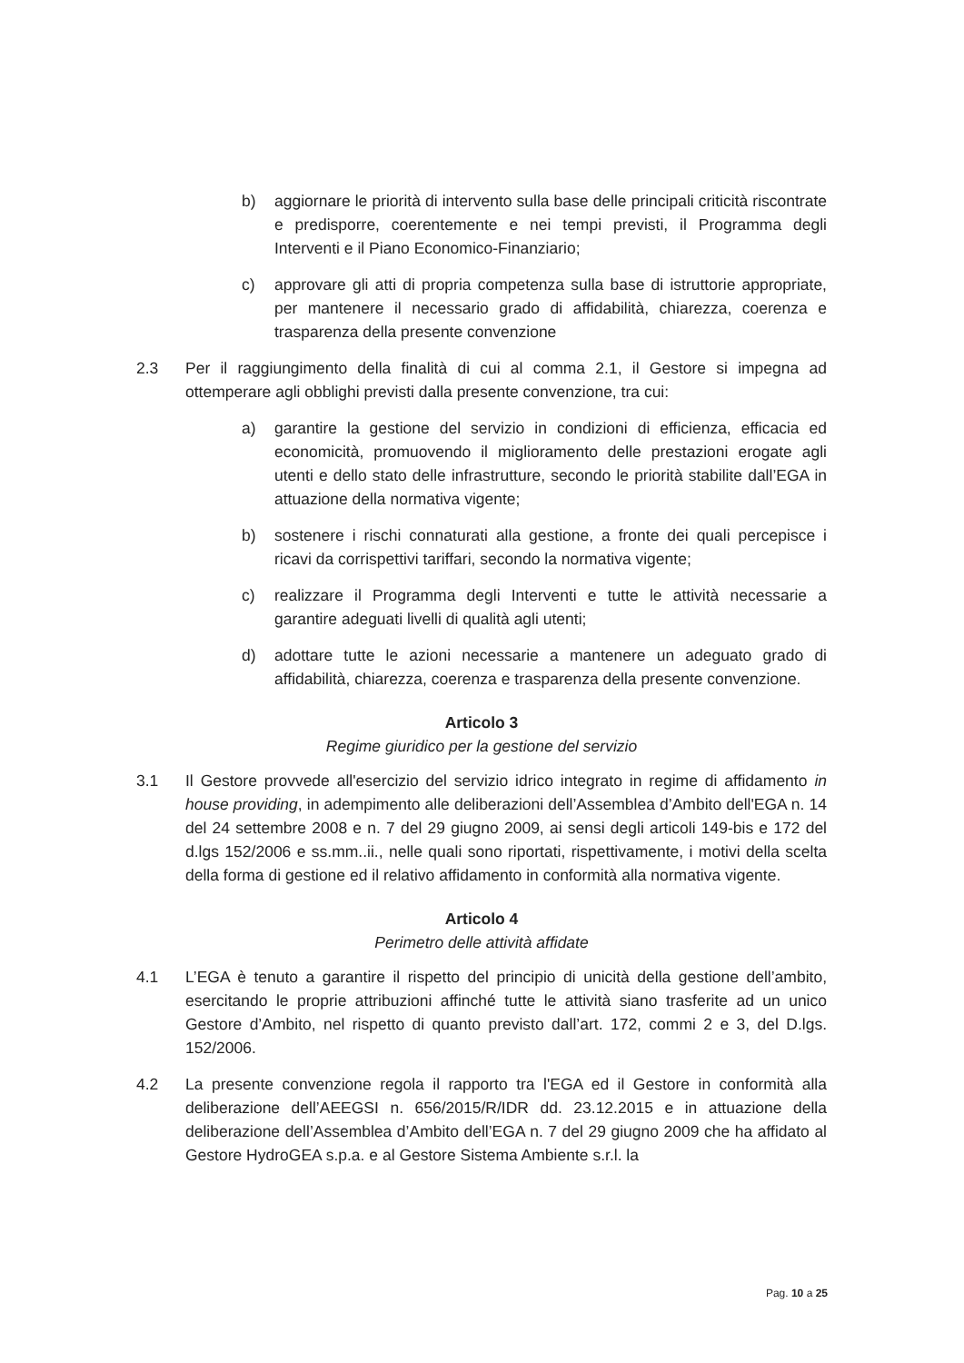b) aggiornare le priorità di intervento sulla base delle principali criticità riscontrate e predisporre, coerentemente e nei tempi previsti, il Programma degli Interventi e il Piano Economico-Finanziario;
c) approvare gli atti di propria competenza sulla base di istruttorie appropriate, per mantenere il necessario grado di affidabilità, chiarezza, coerenza e trasparenza della presente convenzione
2.3 Per il raggiungimento della finalità di cui al comma 2.1, il Gestore si impegna ad ottemperare agli obblighi previsti dalla presente convenzione, tra cui:
a) garantire la gestione del servizio in condizioni di efficienza, efficacia ed economicità, promuovendo il miglioramento delle prestazioni erogate agli utenti e dello stato delle infrastrutture, secondo le priorità stabilite dall’EGA in attuazione della normativa vigente;
b) sostenere i rischi connaturati alla gestione, a fronte dei quali percepisce i ricavi da corrispettivi tariffari, secondo la normativa vigente;
c) realizzare il Programma degli Interventi e tutte le attività necessarie a garantire adeguati livelli di qualità agli utenti;
d) adottare tutte le azioni necessarie a mantenere un adeguato grado di affidabilità, chiarezza, coerenza e trasparenza della presente convenzione.
Articolo 3
Regime giuridico per la gestione del servizio
3.1 Il Gestore provvede all'esercizio del servizio idrico integrato in regime di affidamento in house providing, in adempimento alle deliberazioni dell’Assemblea d’Ambito dell'EGA n. 14 del 24 settembre 2008 e n. 7 del 29 giugno 2009, ai sensi degli articoli 149-bis e 172 del d.lgs 152/2006 e ss.mm..ii., nelle quali sono riportati, rispettivamente, i motivi della scelta della forma di gestione ed il relativo affidamento in conformità alla normativa vigente.
Articolo 4
Perimetro delle attività affidate
4.1 L’EGA è tenuto a garantire il rispetto del principio di unicità della gestione dell’ambito, esercitando le proprie attribuzioni affinché tutte le attività siano trasferite ad un unico Gestore d’Ambito, nel rispetto di quanto previsto dall’art. 172, commi 2 e 3, del D.lgs. 152/2006.
4.2 La presente convenzione regola il rapporto tra l'EGA ed il Gestore in conformità alla deliberazione dell’AEEGSI n. 656/2015/R/IDR dd. 23.12.2015 e in attuazione della deliberazione dell’Assemblea d’Ambito dell’EGA n. 7 del 29 giugno 2009 che ha affidato al Gestore HydroGEA s.p.a. e al Gestore Sistema Ambiente s.r.l. la
Pag. 10 a 25